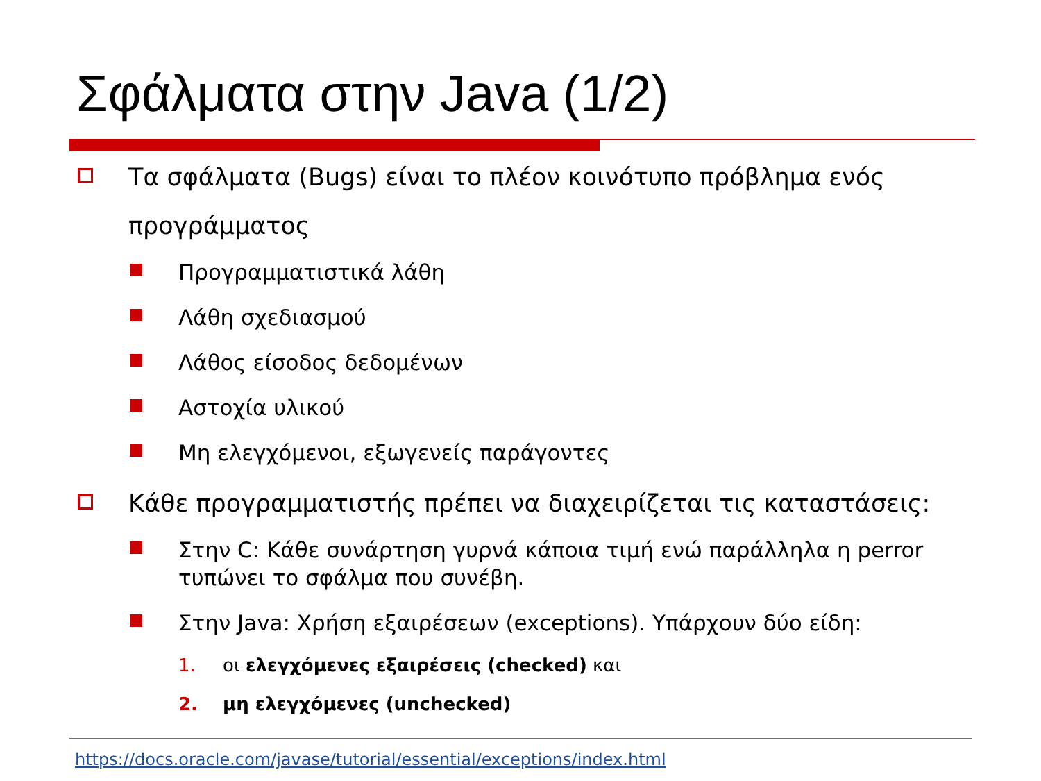Σφάλματα στην Java (1/2)
Τα σφάλματα (Bugs) είναι το πλέον κοινότυπο πρόβλημα ενός προγράμματος
Προγραμματιστικά λάθη
Λάθη σχεδιασμού
Λάθος είσοδος δεδομένων
Αστοχία υλικού
Μη ελεγχόμενοι, εξωγενείς παράγοντες
Κάθε προγραμματιστής πρέπει να διαχειρίζεται τις καταστάσεις:
Στην C: Κάθε συνάρτηση γυρνά κάποια τιμή ενώ παράλληλα η perror τυπώνει το σφάλμα που συνέβη.
Στην Java: Χρήση εξαιρέσεων (exceptions). Υπάρχουν δύο είδη:
1. οι ελεγχόμενες εξαιρέσεις (checked) και
2. μη ελεγχόμενες (unchecked)
https://docs.oracle.com/javase/tutorial/essential/exceptions/index.html